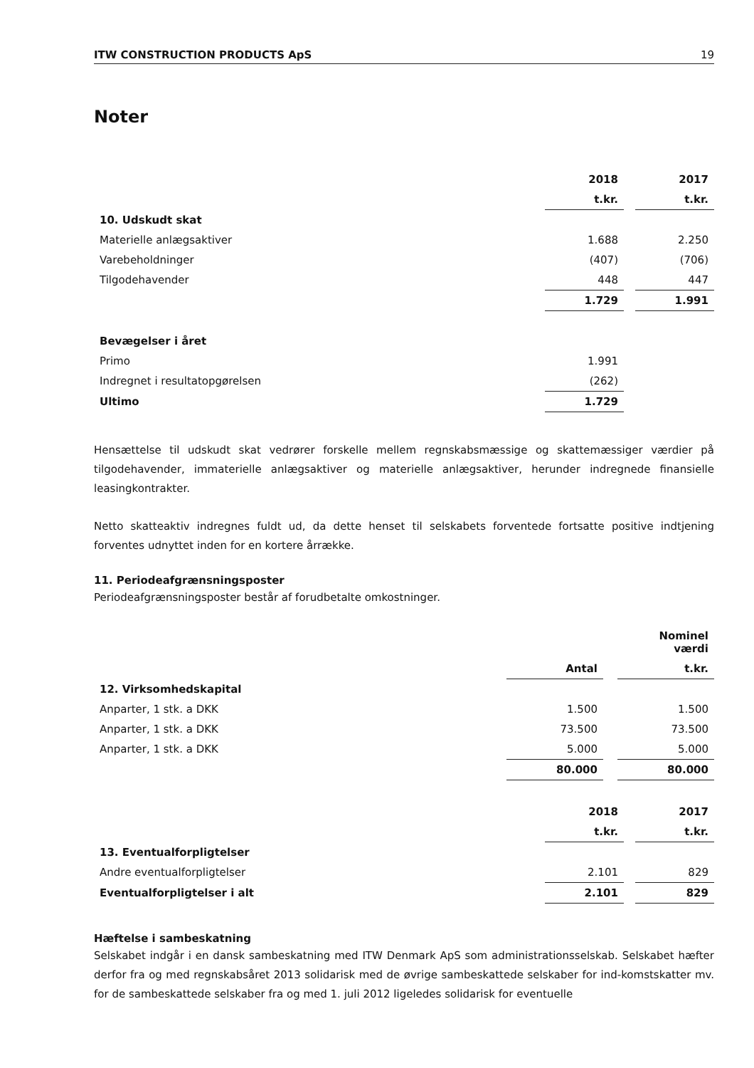ITW CONSTRUCTION PRODUCTS ApS 19
Noter
| | 2018 | | 2017 |
| | t.kr. | | t.kr. |
| 10. Udskudt skat | | | |
| Materielle anlægsaktiver | 1.688 | | 2.250 |
| Varebeholdninger | (407) | | (706) |
| Tilgodehavender | 448 | | 447 |
| | 1.729 | | 1.991 |
| Bevægelser i året | | | |
| Primo | 1.991 | | |
| Indregnet i resultatopgørelsen | (262) | | |
| Ultimo | 1.729 | | |
Hensættelse til udskudt skat vedrører forskelle mellem regnskabsmæssige og skattemæssiger værdier på tilgodehavender, immaterielle anlægsaktiver og materielle anlægsaktiver, herunder indregnede finansielle leasingkontrakter.
Netto skatteaktiv indregnes fuldt ud, da dette henset til selskabets forventede fortsatte positive indtjening forventes udnyttet inden for en kortere årrække.
11. Periodeafgrænsningsposter
Periodeafgrænsningsposter består af forudbetalte omkostninger.
| | | | Nominel værdi |
| | Antal | | t.kr. |
| 12. Virksomhedskapital | | | |
| Anparter, 1 stk. a DKK | 1.500 | | 1.500 |
| Anparter, 1 stk. a DKK | 73.500 | | 73.500 |
| Anparter, 1 stk. a DKK | 5.000 | | 5.000 |
| | 80.000 | | 80.000 |
| | 2018 | | 2017 |
| | t.kr. | | t.kr. |
| 13. Eventualforpligtelser | | | |
| Andre eventualforpligtelser | 2.101 | | 829 |
| Eventualforpligtelser i alt | 2.101 | | 829 |
Hæftelse i sambeskatning
Selskabet indgår i en dansk sambeskatning med ITW Denmark ApS som administrationsselskab. Selskabet hæfter derfor fra og med regnskabsåret 2013 solidarisk med de øvrige sambeskattede selskaber for ind-komstskatter mv. for de sambeskattede selskaber fra og med 1. juli 2012 ligeledes solidarisk for eventuelle